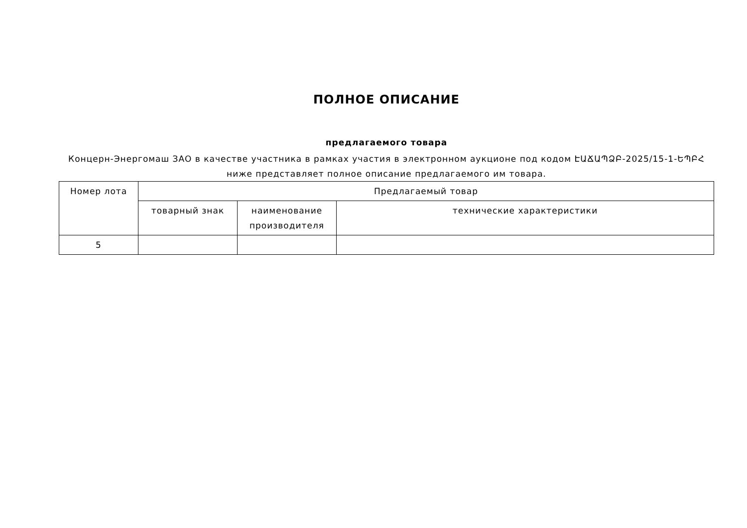ПОЛНОЕ ОПИСАНИЕ
предлагаемого товара
Концерн-Энергомаш ЗАО в качестве участника в рамках участия в электронном аукционе под кодом ԷԱՃԱՊՁԲ-2025/15-1-ԵՊԲՀ ниже представляет полное описание предлагаемого им товара.
| Номер лота | Предлагаемый товар | | |
| --- | --- | --- | --- |
| | товарный знак | наименование производителя | технические характеристики |
| 5 | | | |